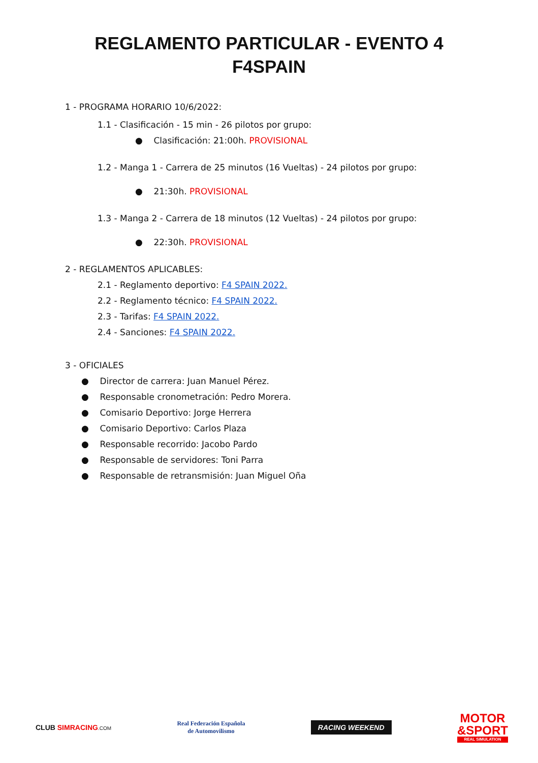REGLAMENTO PARTICULAR - EVENTO 4
F4SPAIN
1 - PROGRAMA HORARIO 10/6/2022:
1.1 - Clasificación - 15 min - 26 pilotos por grupo:
● Clasificación: 21:00h. PROVISIONAL
1.2 - Manga 1 - Carrera de 25 minutos (16 Vueltas) - 24 pilotos por grupo:
● 21:30h. PROVISIONAL
1.3 - Manga 2 - Carrera de 18 minutos (12 Vueltas) - 24 pilotos por grupo:
● 22:30h. PROVISIONAL
2 - REGLAMENTOS APLICABLES:
2.1 - Reglamento deportivo: F4 SPAIN 2022.
2.2 - Reglamento técnico: F4 SPAIN 2022.
2.3 - Tarifas: F4 SPAIN 2022.
2.4 - Sanciones: F4 SPAIN 2022.
3 - OFICIALES
● Director de carrera: Juan Manuel Pérez.
● Responsable cronometración: Pedro Morera.
● Comisario Deportivo: Jorge Herrera
● Comisario Deportivo: Carlos Plaza
● Responsable recorrido: Jacobo Pardo
● Responsable de servidores: Toni Parra
● Responsable de retransmisión: Juan Miguel Oña
CLUB SIMRACING.COM
Real Federación Española
de Automovilismo
RACING WEEKEND
MOTOR
&SPORT
REAL SIMULATION